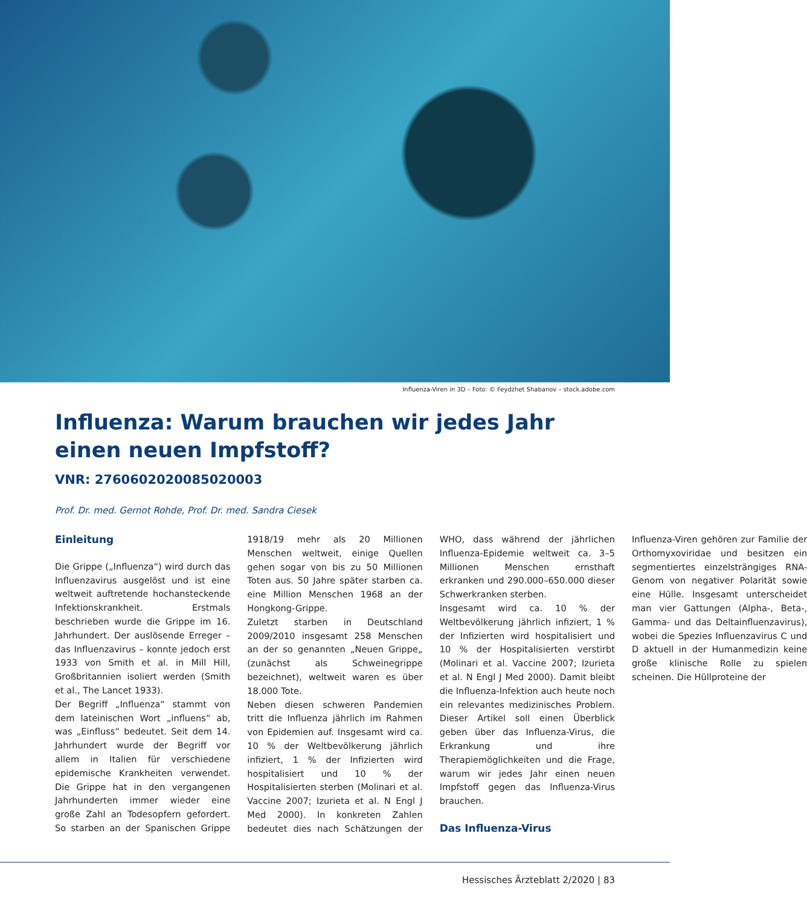Influenza-Viren in 3D – Foto: © Feydzhet Shabanov – stock.adobe.com
Influenza: Warum brauchen wir jedes Jahr
einen neuen Impfstoff?
VNR: 2760602020085020003
Prof. Dr. med. Gernot Rohde, Prof. Dr. med. Sandra Ciesek
Einleitung
Die Grippe („Influenza“) wird durch das Influenzavirus ausgelöst und ist eine weltweit auftretende hochansteckende Infektionskrankheit. Erstmals beschrieben wurde die Grippe im 16. Jahrhundert. Der auslösende Erreger – das Influenzavirus – konnte jedoch erst 1933 von Smith et al. in Mill Hill, Großbritannien isoliert werden (Smith et al., The Lancet 1933).
Der Begriff „Influenza“ stammt von dem lateinischen Wort „influens“ ab, was „Einfluss“ bedeutet. Seit dem 14. Jahrhundert wurde der Begriff vor allem in Italien für verschiedene epidemische Krankheiten verwendet. Die Grippe hat in den vergangenen Jahrhunderten immer wieder eine große Zahl an Todesopfern gefordert. So starben an der Spanischen Grippe 1918/19 mehr als 20 Millionen Menschen weltweit, einige Quellen gehen sogar von bis zu 50 Millionen Toten aus. 50 Jahre später starben ca. eine Million Menschen 1968 an der Hongkong-Grippe.
Zuletzt starben in Deutschland 2009/2010 insgesamt 258 Menschen an der so genannten „Neuen Grippe„ (zunächst als Schweinegrippe bezeichnet), weltweit waren es über 18.000 Tote.
Neben diesen schweren Pandemien tritt die Influenza jährlich im Rahmen von Epidemien auf. Insgesamt wird ca. 10 % der Weltbevölkerung jährlich infiziert, 1 % der Infizierten wird hospitalisiert und 10 % der Hospitalisierten sterben (Molinari et al. Vaccine 2007; Izurieta et al. N Engl J Med 2000). In konkreten Zahlen bedeutet dies nach Schätzungen der WHO, dass während der jährlichen Influenza-Epidemie weltweit ca. 3–5 Millionen Menschen ernsthaft erkranken und 290.000–650.000 dieser Schwerkranken sterben.
Insgesamt wird ca. 10 % der Weltbevölkerung jährlich infiziert, 1 % der Infizierten wird hospitalisiert und 10 % der Hospitalisierten verstirbt (Molinari et al. Vaccine 2007; Izurieta et al. N Engl J Med 2000). Damit bleibt die Influenza-Infektion auch heute noch ein relevantes medizinisches Problem. Dieser Artikel soll einen Überblick geben über das Influenza-Virus, die Erkrankung und ihre Therapiemöglichkeiten und die Frage, warum wir jedes Jahr einen neuen Impfstoff gegen das Influenza-Virus brauchen.
Das Influenza-Virus
Influenza-Viren gehören zur Familie der Orthomyxoviridae und besitzen ein segmentiertes einzelsträngiges RNA-Genom von negativer Polarität sowie eine Hülle. Insgesamt unterscheidet man vier Gattungen (Alpha-, Beta-, Gamma- und das Deltainfluenzavirus), wobei die Spezies Influenzavirus C und D aktuell in der Humanmedizin keine große klinische Rolle zu spielen scheinen. Die Hüllproteine der
Hessisches Ärzteblatt 2/2020 | 83